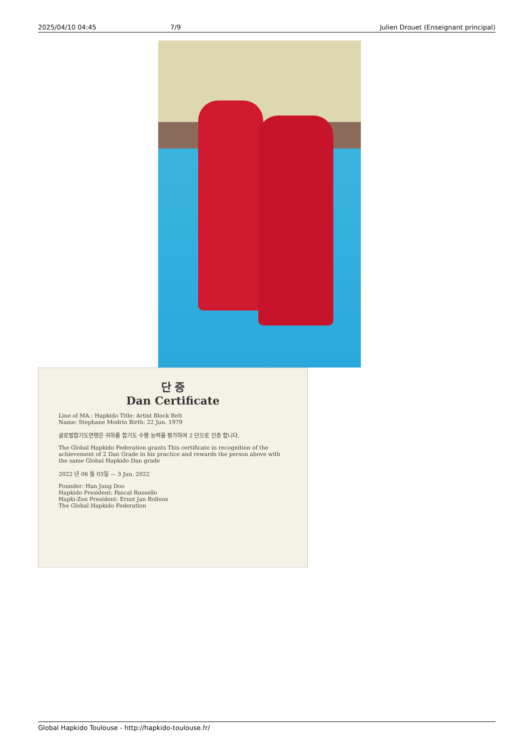2025/04/10 04:45 7/9 Julien Drouet (Enseignant principal)
단 증
Dan Certificate
Line of MA.: Hapkido Title: Artist Block Belt
Name: Stephane Modrin Birth: 22 Jun. 1979
글로벌합기도연맹은 귀하를 합기도 수행 능력을 평가하여 2 단으로 인증 합니다.
The Global Hapkido Federation grants This certificate in recognition of the achievement of 2 Dan Grade in his practice and rewards the person above with the same Global Hapkido Dan grade
2022 년 06 월 03일 — 3 Jun. 2022
Founder: Han Jung Doo
Hapkido President: Pascal Russello
Hapki-Zen President: Ernst Jan Rolloos
The Global Hapkido Federation
Global Hapkido Toulouse - http://hapkido-toulouse.fr/